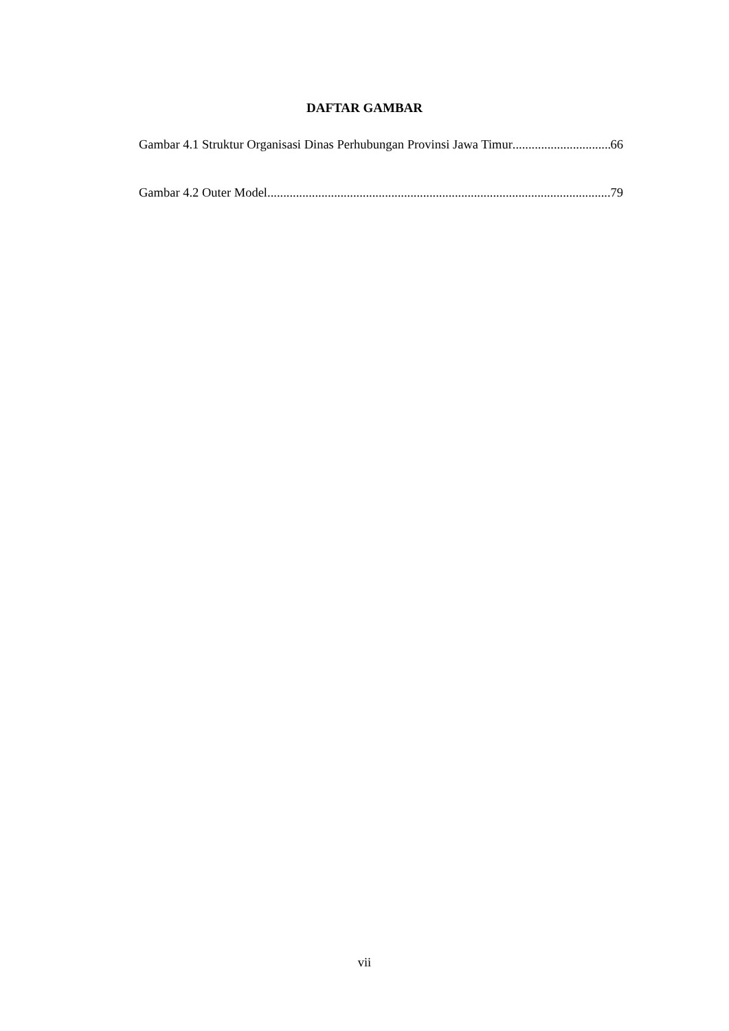DAFTAR GAMBAR
Gambar 4.1 Struktur Organisasi Dinas Perhubungan Provinsi Jawa Timur 66
Gambar 4.2 Outer Model 79
vii